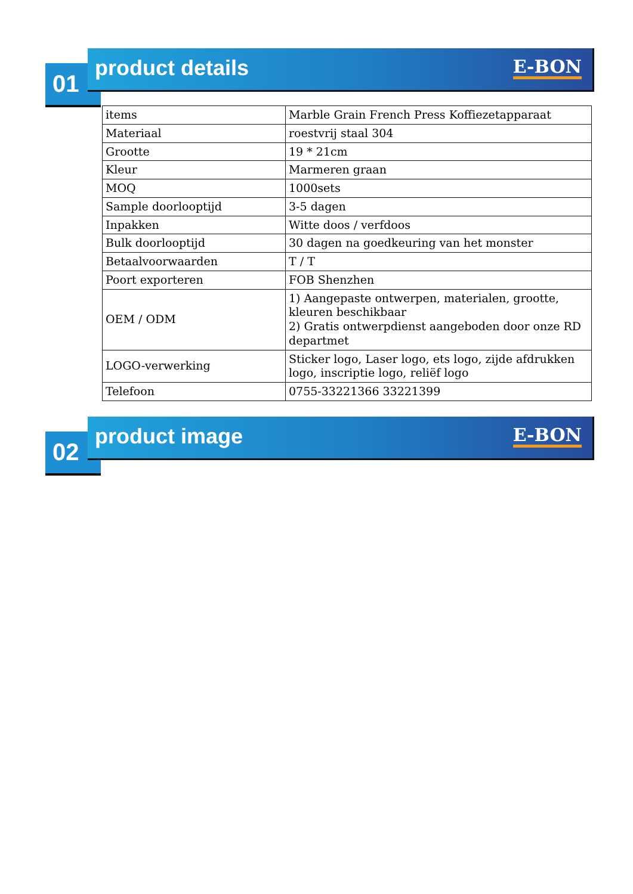01
product details
E-BON
| items | Marble Grain French Press Koffiezetapparaat |
| Materiaal | roestvrij staal 304 |
| Grootte | 19 * 21cm |
| Kleur | Marmeren graan |
| MOQ | 1000sets |
| Sample doorlooptijd | 3-5 dagen |
| Inpakken | Witte doos / verfdoos |
| Bulk doorlooptijd | 30 dagen na goedkeuring van het monster |
| Betaalvoorwaarden | T / T |
| Poort exporteren | FOB Shenzhen |
| OEM / ODM | 1) Aangepaste ontwerpen, materialen, grootte, kleuren beschikbaar 2) Gratis ontwerpdienst aangeboden door onze RD departmet |
| LOGO-verwerking | Sticker logo, Laser logo, ets logo, zijde afdrukken logo, inscriptie logo, reliëf logo |
| Telefoon | 0755-33221366 33221399 |
02
product image
E-BON